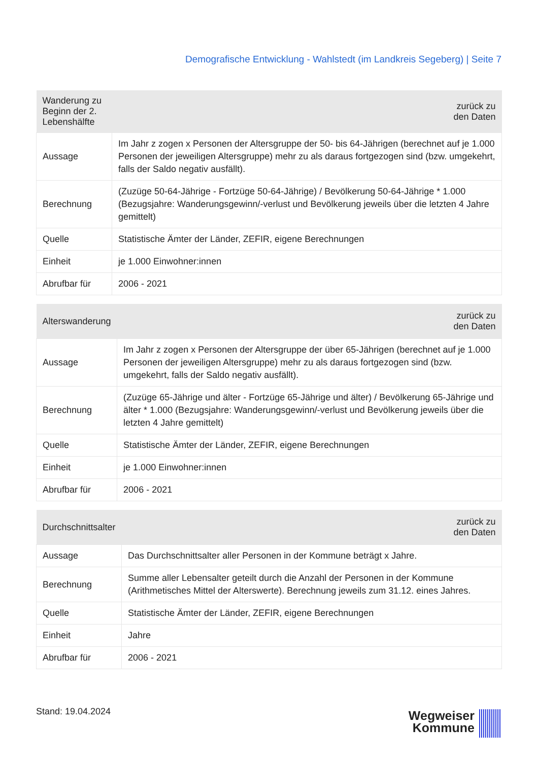Demografische Entwicklung - Wahlstedt (im Landkreis Segeberg) | Seite 7
| Wanderung zu Beginn der 2. Lebenshälfte | zurück zu den Daten |
| --- | --- |
| Aussage | Im Jahr z zogen x Personen der Altersgruppe der 50- bis 64-Jährigen (berechnet auf je 1.000 Personen der jeweiligen Altersgruppe) mehr zu als daraus fortgezogen sind (bzw. umgekehrt, falls der Saldo negativ ausfällt). |
| Berechnung | (Zuzüge 50-64-Jährige - Fortzüge 50-64-Jährige) / Bevölkerung 50-64-Jährige * 1.000 (Bezugsjahre: Wanderungsgewinn/-verlust und Bevölkerung jeweils über die letzten 4 Jahre gemittelt) |
| Quelle | Statistische Ämter der Länder, ZEFIR, eigene Berechnungen |
| Einheit | je 1.000 Einwohner:innen |
| Abrufbar für | 2006 - 2021 |
| Alterswanderung | zurück zu den Daten |
| --- | --- |
| Aussage | Im Jahr z zogen x Personen der Altersgruppe der über 65-Jährigen (berechnet auf je 1.000 Personen der jeweiligen Altersgruppe) mehr zu als daraus fortgezogen sind (bzw. umgekehrt, falls der Saldo negativ ausfällt). |
| Berechnung | (Zuzüge 65-Jährige und älter - Fortzüge 65-Jährige und älter) / Bevölkerung 65-Jährige und älter * 1.000 (Bezugsjahre: Wanderungsgewinn/-verlust und Bevölkerung jeweils über die letzten 4 Jahre gemittelt) |
| Quelle | Statistische Ämter der Länder, ZEFIR, eigene Berechnungen |
| Einheit | je 1.000 Einwohner:innen |
| Abrufbar für | 2006 - 2021 |
| Durchschnittsalter | zurück zu den Daten |
| --- | --- |
| Aussage | Das Durchschnittsalter aller Personen in der Kommune beträgt x Jahre. |
| Berechnung | Summe aller Lebensalter geteilt durch die Anzahl der Personen in der Kommune (Arithmetisches Mittel der Alterswerte). Berechnung jeweils zum 31.12. eines Jahres. |
| Quelle | Statistische Ämter der Länder, ZEFIR, eigene Berechnungen |
| Einheit | Jahre |
| Abrufbar für | 2006 - 2021 |
Stand: 19.04.2024
Wegweiser
Kommune